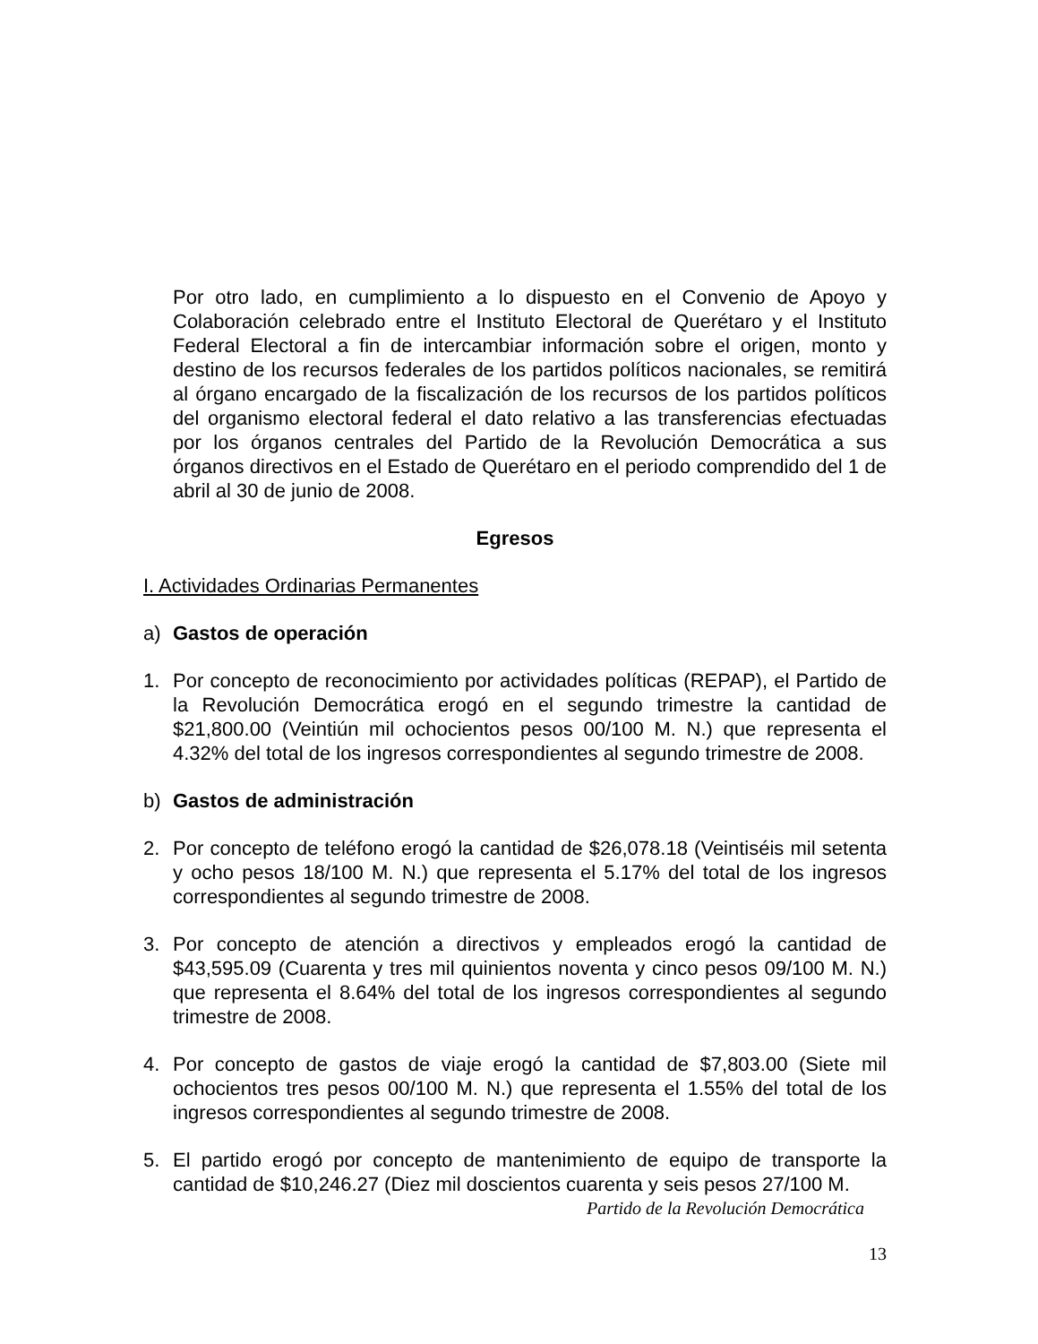Por otro lado, en cumplimiento a lo dispuesto en el Convenio de Apoyo y Colaboración celebrado entre el Instituto Electoral de Querétaro y el Instituto Federal Electoral a fin de intercambiar información sobre el origen, monto y destino de los recursos federales de los partidos políticos nacionales, se remitirá al órgano encargado de la fiscalización de los recursos de los partidos políticos del organismo electoral federal el dato relativo a las transferencias efectuadas por los órganos centrales del Partido de la Revolución Democrática a sus órganos directivos en el Estado de Querétaro en el periodo comprendido del 1 de abril al 30 de junio de 2008.
Egresos
I. Actividades Ordinarias Permanentes
a) Gastos de operación
1. Por concepto de reconocimiento por actividades políticas (REPAP), el Partido de la Revolución Democrática erogó en el segundo trimestre la cantidad de $21,800.00 (Veintiún mil ochocientos pesos 00/100 M. N.) que representa el 4.32% del total de los ingresos correspondientes al segundo trimestre de 2008.
b) Gastos de administración
2. Por concepto de teléfono erogó la cantidad de $26,078.18 (Veintiséis mil setenta y ocho pesos 18/100 M. N.) que representa el 5.17% del total de los ingresos correspondientes al segundo trimestre de 2008.
3. Por concepto de atención a directivos y empleados erogó la cantidad de $43,595.09 (Cuarenta y tres mil quinientos noventa y cinco pesos 09/100 M. N.) que representa el 8.64% del total de los ingresos correspondientes al segundo trimestre de 2008.
4. Por concepto de gastos de viaje erogó la cantidad de $7,803.00 (Siete mil ochocientos tres pesos 00/100 M. N.) que representa el 1.55% del total de los ingresos correspondientes al segundo trimestre de 2008.
5. El partido erogó por concepto de mantenimiento de equipo de transporte la cantidad de $10,246.27 (Diez mil doscientos cuarenta y seis pesos 27/100 M.
Partido de la Revolución Democrática
13